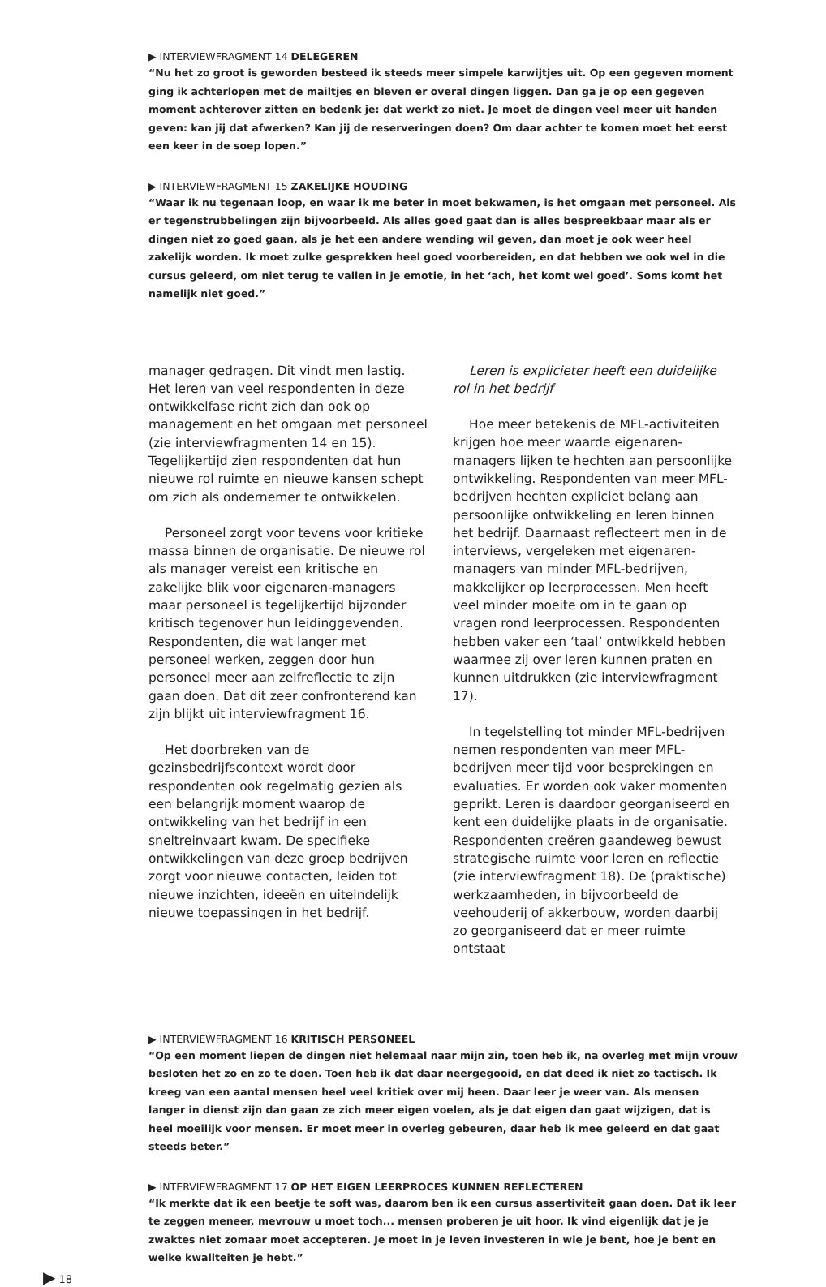▶ INTERVIEWFRAGMENT 14 DELEGEREN
“Nu het zo groot is geworden besteed ik steeds meer simpele karwijtjes uit. Op een gegeven moment ging ik achterlopen met de mailtjes en bleven er overal dingen liggen. Dan ga je op een gegeven moment achterover zitten en bedenk je: dat werkt zo niet. Je moet de dingen veel meer uit handen geven: kan jij dat afwerken? Kan jij de reserveringen doen? Om daar achter te komen moet het eerst een keer in de soep lopen.”
▶ INTERVIEWFRAGMENT 15 ZAKELIJKE HOUDING
“Waar ik nu tegenaan loop, en waar ik me beter in moet bekwamen, is het omgaan met personeel. Als er tegenstrubbelingen zijn bijvoorbeeld. Als alles goed gaat dan is alles bespreekbaar maar als er dingen niet zo goed gaan, als je het een andere wending wil geven, dan moet je ook weer heel zakelijk worden. Ik moet zulke gesprekken heel goed voorbereiden, en dat hebben we ook wel in die cursus geleerd, om niet terug te vallen in je emotie, in het ‘ach, het komt wel goed’. Soms komt het namelijk niet goed.”
manager gedragen. Dit vindt men lastig. Het leren van veel respondenten in deze ontwikkelfase richt zich dan ook op management en het omgaan met personeel (zie interviewfragmenten 14 en 15). Tegelijkertijd zien respondenten dat hun nieuwe rol ruimte en nieuwe kansen schept om zich als ondernemer te ontwikkelen.
Personeel zorgt voor tevens voor kritieke massa binnen de organisatie. De nieuwe rol als manager vereist een kritische en zakelijke blik voor eigenaren-managers maar personeel is tegelijkertijd bijzonder kritisch tegenover hun leidinggevenden. Respondenten, die wat langer met personeel werken, zeggen door hun personeel meer aan zelfreflectie te zijn gaan doen. Dat dit zeer confronterend kan zijn blijkt uit interviewfragment 16.
Het doorbreken van de gezinsbedrijfscontext wordt door respondenten ook regelmatig gezien als een belangrijk moment waarop de ontwikkeling van het bedrijf in een sneltreinvaart kwam. De specifieke ontwikkelingen van deze groep bedrijven zorgt voor nieuwe contacten, leiden tot nieuwe inzichten, ideeën en uiteindelijk nieuwe toepassingen in het bedrijf.
Leren is explicieter heeft een duidelijke rol in het bedrijf
Hoe meer betekenis de MFL-activiteiten krijgen hoe meer waarde eigenaren-managers lijken te hechten aan persoonlijke ontwikkeling. Respondenten van meer MFL-bedrijven hechten expliciet belang aan persoonlijke ontwikkeling en leren binnen het bedrijf. Daarnaast reflecteert men in de interviews, vergeleken met eigenaren-managers van minder MFL-bedrijven, makkelijker op leerprocessen. Men heeft veel minder moeite om in te gaan op vragen rond leerprocessen. Respondenten hebben vaker een ‘taal’ ontwikkeld hebben waarmee zij over leren kunnen praten en kunnen uitdrukken (zie interviewfragment 17).
In tegelstelling tot minder MFL-bedrijven nemen respondenten van meer MFL-bedrijven meer tijd voor besprekingen en evaluaties. Er worden ook vaker momenten geprikt. Leren is daardoor georganiseerd en kent een duidelijke plaats in de organisatie. Respondenten creëren gaandeweg bewust strategische ruimte voor leren en reflectie (zie interviewfragment 18). De (praktische) werkzaamheden, in bijvoorbeeld de veehouderij of akkerbouw, worden daarbij zo georganiseerd dat er meer ruimte ontstaat
▶ INTERVIEWFRAGMENT 16 KRITISCH PERSONEEL
“Op een moment liepen de dingen niet helemaal naar mijn zin, toen heb ik, na overleg met mijn vrouw besloten het zo en zo te doen. Toen heb ik dat daar neergegooid, en dat deed ik niet zo tactisch. Ik kreeg van een aantal mensen heel veel kritiek over mij heen. Daar leer je weer van. Als mensen langer in dienst zijn dan gaan ze zich meer eigen voelen, als je dat eigen dan gaat wijzigen, dat is heel moeilijk voor mensen. Er moet meer in overleg gebeuren, daar heb ik mee geleerd en dat gaat steeds beter.”
▶ INTERVIEWFRAGMENT 17 OP HET EIGEN LEERPROCES KUNNEN REFLECTEREN
“Ik merkte dat ik een beetje te soft was, daarom ben ik een cursus assertiviteit gaan doen. Dat ik leer te zeggen meneer, mevrouw u moet toch... mensen proberen je uit hoor. Ik vind eigenlijk dat je je zwaktes niet zomaar moet accepteren. Je moet in je leven investeren in wie je bent, hoe je bent en welke kwaliteiten je hebt.”
▶ 18